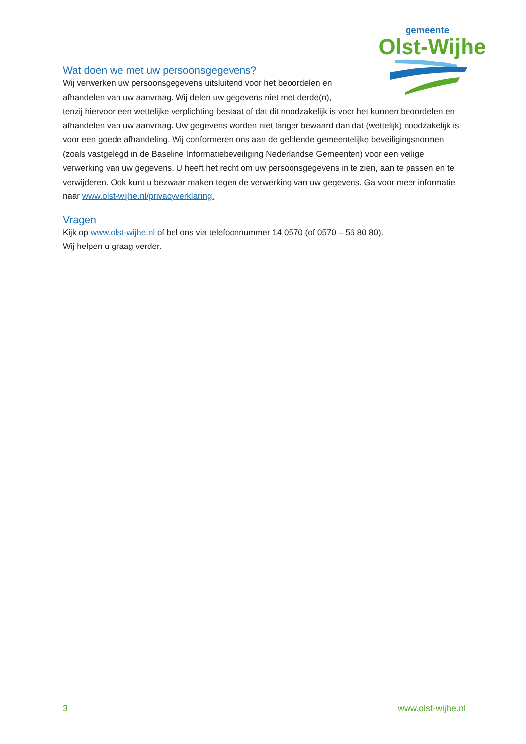gemeente
Olst-Wijhe
Wat doen we met uw persoonsgegevens?
Wij verwerken uw persoonsgegevens uitsluitend voor het beoordelen en
afhandelen van uw aanvraag. Wij delen uw gegevens niet met derde(n),
tenzij hiervoor een wettelijke verplichting bestaat of dat dit noodzakelijk is voor het kunnen beoordelen en afhandelen van uw aanvraag. Uw gegevens worden niet langer bewaard dan dat (wettelijk) noodzakelijk is voor een goede afhandeling. Wij conformeren ons aan de geldende gemeentelijke beveiligingsnormen (zoals vastgelegd in de Baseline Informatiebeveiliging Nederlandse Gemeenten) voor een veilige verwerking van uw gegevens. U heeft het recht om uw persoonsgegevens in te zien, aan te passen en te verwijderen. Ook kunt u bezwaar maken tegen de verwerking van uw gegevens. Ga voor meer informatie naar www.olst-wijhe.nl/privacyverklaring.
Vragen
Kijk op www.olst-wijhe.nl of bel ons via telefoonnummer 14 0570 (of 0570 – 56 80 80).
Wij helpen u graag verder.
3 www.olst-wijhe.nl